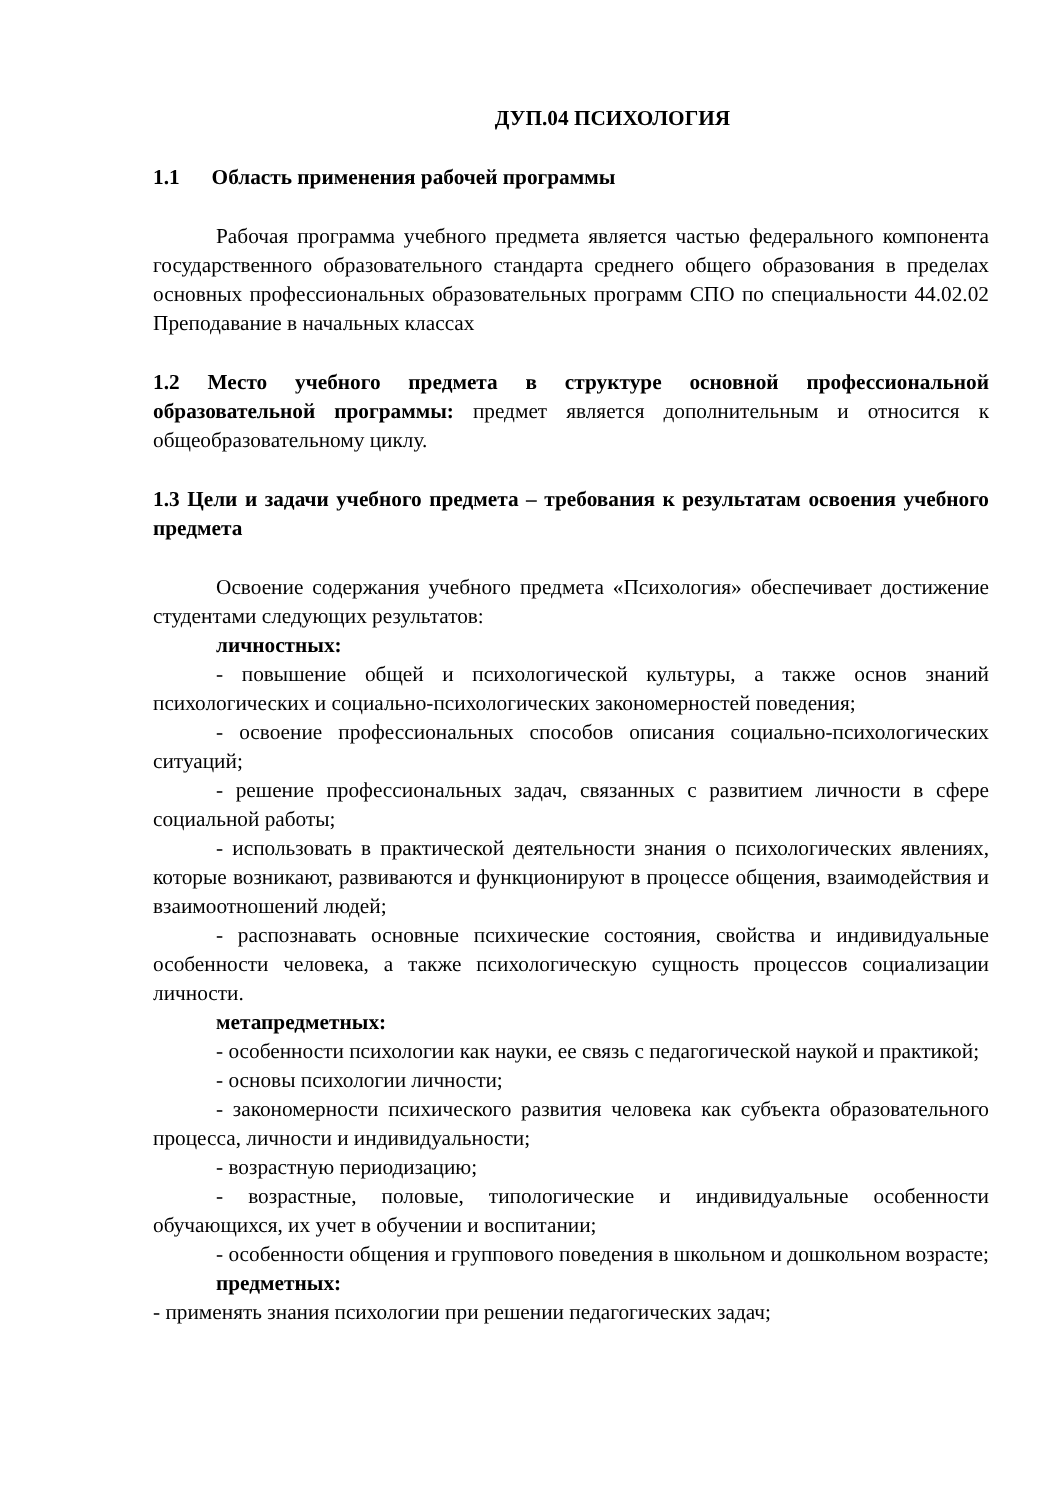ДУП.04 ПСИХОЛОГИЯ
1.1 Область применения рабочей программы
Рабочая программа учебного предмета является частью федерального компонента государственного образовательного стандарта среднего общего образования в пределах основных профессиональных образовательных программ СПО по специальности 44.02.02 Преподавание в начальных классах
1.2 Место учебного предмета в структуре основной профессиональной образовательной программы: предмет является дополнительным и относится к общеобразовательному циклу.
1.3 Цели и задачи учебного предмета – требования к результатам освоения учебного предмета
Освоение содержания учебного предмета «Психология» обеспечивает достижение студентами следующих результатов:
личностных:
- повышение общей и психологической культуры, а также основ знаний психологических и социально-психологических закономерностей поведения;
- освоение профессиональных способов описания социально-психологических ситуаций;
- решение профессиональных задач, связанных с развитием личности в сфере социальной работы;
- использовать в практической деятельности знания о психологических явлениях, которые возникают, развиваются и функционируют в процессе общения, взаимодействия и взаимоотношений людей;
- распознавать основные психические состояния, свойства и индивидуальные особенности человека, а также психологическую сущность процессов социализации личности.
метапредметных:
- особенности психологии как науки, ее связь с педагогической наукой и практикой;
- основы психологии личности;
- закономерности психического развития человека как субъекта образовательного процесса, личности и индивидуальности;
- возрастную периодизацию;
- возрастные, половые, типологические и индивидуальные особенности обучающихся, их учет в обучении и воспитании;
- особенности общения и группового поведения в школьном и дошкольном возрасте;
предметных:
- применять знания психологии при решении педагогических задач;